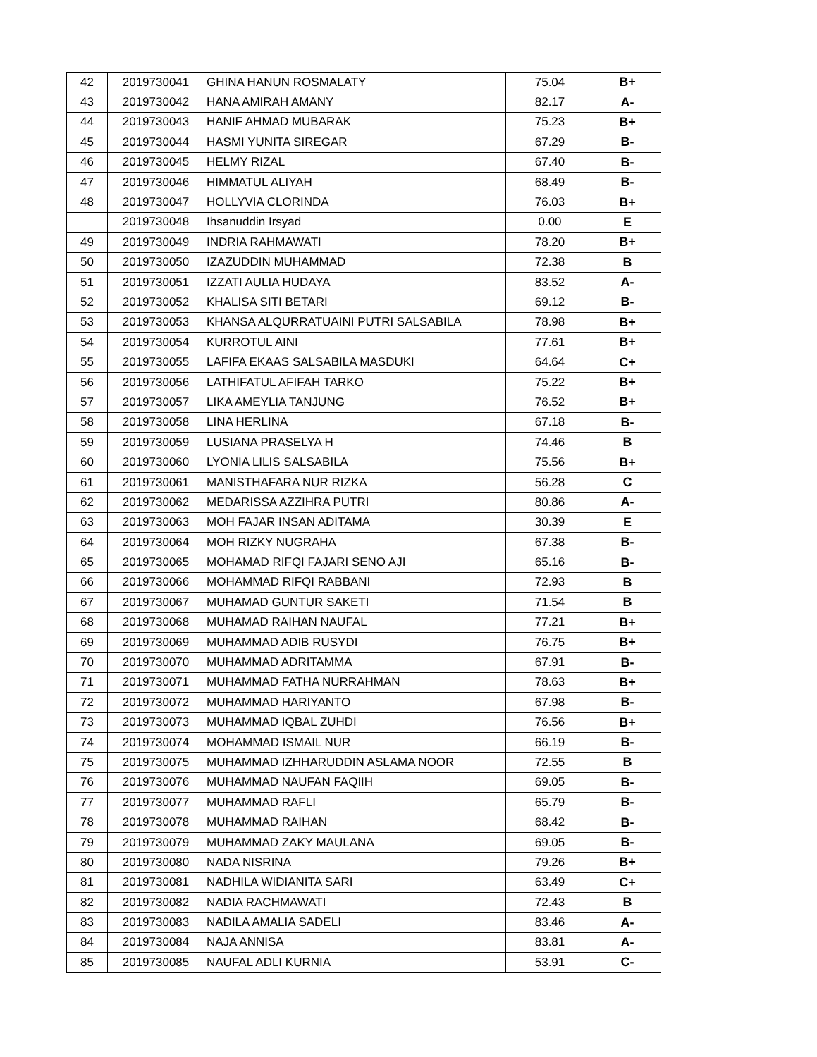| 42 | 2019730041 | GHINA HANUN ROSMALATY | 75.04 | B+ |
| 43 | 2019730042 | HANA AMIRAH AMANY | 82.17 | A- |
| 44 | 2019730043 | HANIF AHMAD MUBARAK | 75.23 | B+ |
| 45 | 2019730044 | HASMI YUNITA SIREGAR | 67.29 | B- |
| 46 | 2019730045 | HELMY RIZAL | 67.40 | B- |
| 47 | 2019730046 | HIMMATUL ALIYAH | 68.49 | B- |
| 48 | 2019730047 | HOLLYVIA CLORINDA | 76.03 | B+ |
| | 2019730048 | Ihsanuddin Irsyad | 0.00 | E |
| 49 | 2019730049 | INDRIA RAHMAWATI | 78.20 | B+ |
| 50 | 2019730050 | IZAZUDDIN MUHAMMAD | 72.38 | B |
| 51 | 2019730051 | IZZATI AULIA HUDAYA | 83.52 | A- |
| 52 | 2019730052 | KHALISA SITI BETARI | 69.12 | B- |
| 53 | 2019730053 | KHANSA ALQURRATUAINI PUTRI SALSABILA | 78.98 | B+ |
| 54 | 2019730054 | KURROTUL AINI | 77.61 | B+ |
| 55 | 2019730055 | LAFIFA EKAAS SALSABILA MASDUKI | 64.64 | C+ |
| 56 | 2019730056 | LATHIFATUL AFIFAH TARKO | 75.22 | B+ |
| 57 | 2019730057 | LIKA AMEYLIA TANJUNG | 76.52 | B+ |
| 58 | 2019730058 | LINA HERLINA | 67.18 | B- |
| 59 | 2019730059 | LUSIANA PRASELYA H | 74.46 | B |
| 60 | 2019730060 | LYONIA LILIS SALSABILA | 75.56 | B+ |
| 61 | 2019730061 | MANISTHAFARA NUR RIZKA | 56.28 | C |
| 62 | 2019730062 | MEDARISSA AZZIHRA PUTRI | 80.86 | A- |
| 63 | 2019730063 | MOH FAJAR INSAN ADITAMA | 30.39 | E |
| 64 | 2019730064 | MOH RIZKY NUGRAHA | 67.38 | B- |
| 65 | 2019730065 | MOHAMAD RIFQI FAJARI SENO AJI | 65.16 | B- |
| 66 | 2019730066 | MOHAMMAD RIFQI RABBANI | 72.93 | B |
| 67 | 2019730067 | MUHAMAD GUNTUR SAKETI | 71.54 | B |
| 68 | 2019730068 | MUHAMAD RAIHAN NAUFAL | 77.21 | B+ |
| 69 | 2019730069 | MUHAMMAD ADIB RUSYDI | 76.75 | B+ |
| 70 | 2019730070 | MUHAMMAD ADRITAMMA | 67.91 | B- |
| 71 | 2019730071 | MUHAMMAD FATHA NURRAHMAN | 78.63 | B+ |
| 72 | 2019730072 | MUHAMMAD HARIYANTO | 67.98 | B- |
| 73 | 2019730073 | MUHAMMAD IQBAL ZUHDI | 76.56 | B+ |
| 74 | 2019730074 | MOHAMMAD ISMAIL NUR | 66.19 | B- |
| 75 | 2019730075 | MUHAMMAD IZHHARUDDIN ASLAMA NOOR | 72.55 | B |
| 76 | 2019730076 | MUHAMMAD NAUFAN FAQIIH | 69.05 | B- |
| 77 | 2019730077 | MUHAMMAD RAFLI | 65.79 | B- |
| 78 | 2019730078 | MUHAMMAD RAIHAN | 68.42 | B- |
| 79 | 2019730079 | MUHAMMAD ZAKY MAULANA | 69.05 | B- |
| 80 | 2019730080 | NADA NISRINA | 79.26 | B+ |
| 81 | 2019730081 | NADHILA WIDIANITA SARI | 63.49 | C+ |
| 82 | 2019730082 | NADIA RACHMAWATI | 72.43 | B |
| 83 | 2019730083 | NADILA AMALIA SADELI | 83.46 | A- |
| 84 | 2019730084 | NAJA ANNISA | 83.81 | A- |
| 85 | 2019730085 | NAUFAL ADLI KURNIA | 53.91 | C- |